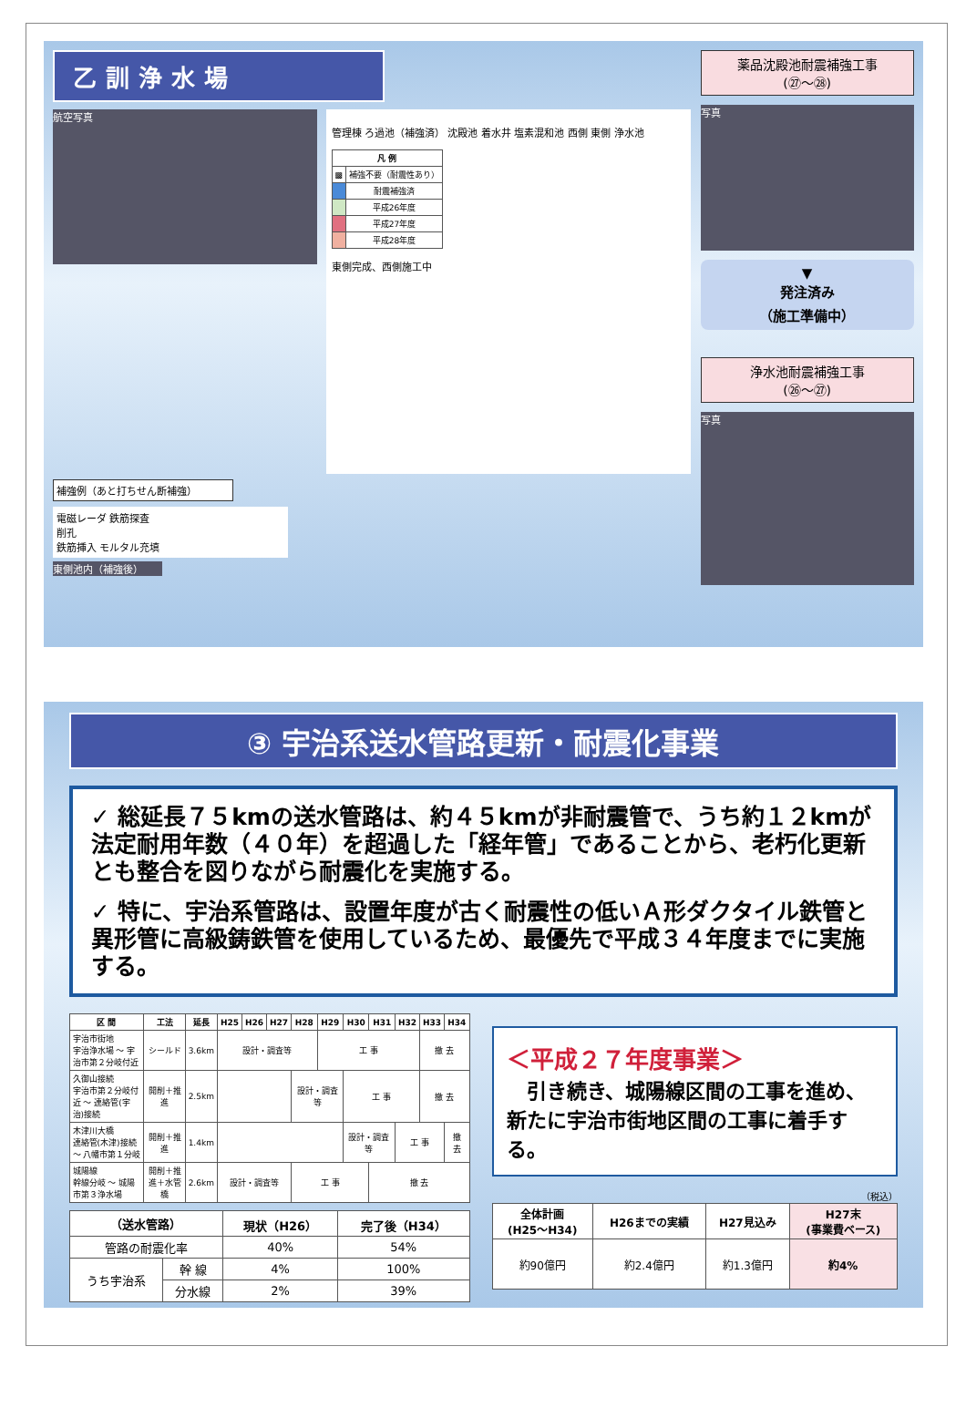乙訓浄水場
航空写真
管理棟 ろ過池（補強済） 沈殿池 着水井 塩素混和池 西側 東側 浄水池
| 凡 例 | |
| --- | --- |
| ▩ | 補強不要（耐震性あり） |
| | 耐震補強済 |
| | 平成26年度 |
| | 平成27年度 |
| | 平成28年度 |
東側完成、西側施工中
補強例（あと打ちせん断補強）
電磁レーダ 鉄筋探査
削孔
鉄筋挿入 モルタル充填
東側池内（補強後）
薬品沈殿池耐震補強工事
(㉗～㉘)
写真
▼
発注済み
（施工準備中）
浄水池耐震補強工事
(㉖～㉗)
写真
③ 宇治系送水管路更新・耐震化事業
✓ 総延長７５kmの送水管路は、約４５kmが非耐震管で、うち約１２kmが法定耐用年数（４０年）を超過した「経年管」であることから、老朽化更新とも整合を図りながら耐震化を実施する。
✓ 特に、宇治系管路は、設置年度が古く耐震性の低いＡ形ダクタイル鉄管と異形管に高級鋳鉄管を使用しているため、最優先で平成３４年度までに実施する。
| 区 間 | 工法 | 延長 | H25 | H26 | H27 | H28 | H29 | H30 | H31 | H32 | H33 | H34 |
| --- | --- | --- | --- | --- | --- | --- | --- | --- | --- | --- | --- | --- |
| 宇治市街地 宇治浄水場 ～ 宇治市第２分岐付近 | シールド | 3.6km | 設計・調査等 | | | | 工 事 | | | | 撤 去 | |
| 久御山接続 宇治市第２分岐付近 ～ 連絡管(宇治)接続 | 開削＋推進 | 2.5km | | | | 設計・調査等 | | 工 事 | | | 撤 去 | |
| 木津川大橋 連絡管(木津)接続 ～ 八幡市第１分岐 | 開削＋推進 | 1.4km | | | | | | 設計・調査等 | | 工 事 | | 撤 去 |
| 城陽線 幹線分岐 ～ 城陽市第３浄水場 | 開削＋推進＋水管橋 | 2.6km | 設計・調査等 | | | 工 事 | | | 撤 去 | | | |
| （送水管路） | | 現状（H26） | 完了後（H34） |
| --- | --- | --- | --- |
| 管路の耐震化率 | | 40% | 54% |
| うち宇治系 | 幹 線 | 4% | 100% |
| | 分水線 | 2% | 39% |
＜平成２７年度事業＞
　引き続き、城陽線区間の工事を進め、新たに宇治市街地区間の工事に着手する。
（税込）
| 全体計画 (H25～H34) | H26までの実績 | H27見込み | H27末 (事業費ベース) |
| --- | --- | --- | --- |
| 約90億円 | 約2.4億円 | 約1.3億円 | 約4% |